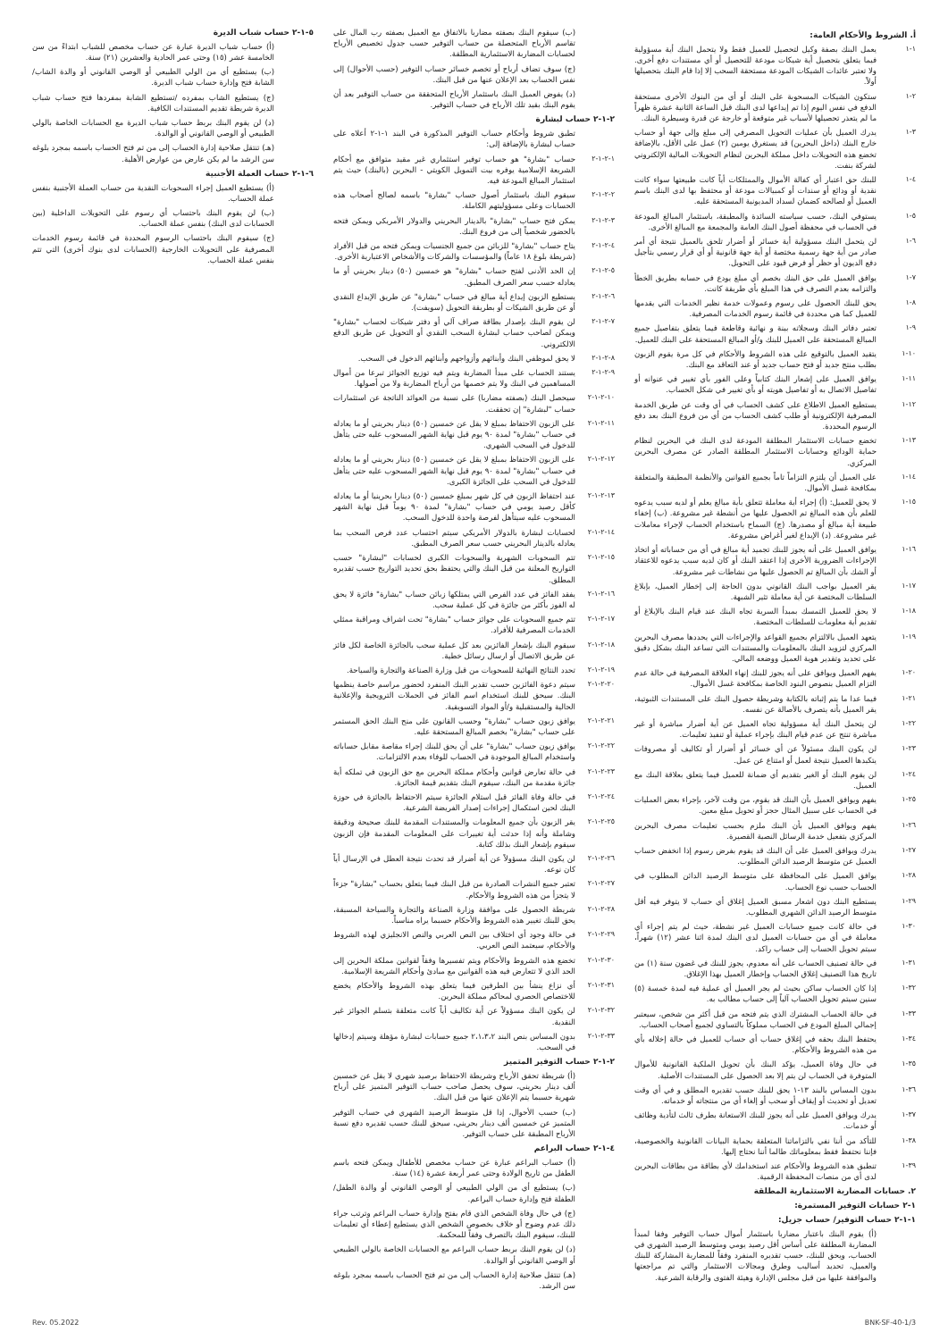أ. الشروط والأحكام العامة:
١-١ يعمل البنك بصفة وكيل لتحصيل للعميل فقط ولا يتحمل البنك أية مسؤولية فيما يتعلق بتحصيل أية شيكات مودعة للتحصيل أو أي مستندات دفع أخرى. ولا تعتبر عائدات الشيكات المودعة مستحقة السحب إلا إذا قام البنك بتحصيلها أولاً.
٢-١ ستكون الشيكات المسحوبة على البنك أو أي من البنوك الأخرى مستحقة الدفع في نفس اليوم إذا تم إيداعها لدى البنك قبل الساعة الثانية عشرة ظهراً ما لم يتعذر تحصيلها لأسباب غير متوقعة أو خارجة عن قدرة وسيطرة البنك.
٣-١ يدرك العميل بأن عمليات التحويل المصرفي إلى مبلغ وإلى جهة أو حساب خارج البنك (داخل البحرين) قد يستغرق يومين (٢) عمل على الأقل، بالإضافة تخضع هذه التحويلات داخل مملكة البحرين لنظام التحويلات المالية الإلكتروني لشركة بنفت.
٤-١ للبنك حق اعتبار أي كفالة الأموال والممتلكات أياً كانت طبيعتها سواء كانت نقدية أو ودائع أو سندات أو كمبيالات مودعة أو محتفظ بها لدى البنك باسم العميل أو لصالحه كضمان لسداد المديونية المستحقة عليه.
٥-١ يستوفي البنك، حسب سياسته السائدة والمطبقة، باستثمار المبالغ المودعة في الحساب في محفظة أصول البنك العامة والمجمعة مع المبالغ الأخرى.
٦-١ لن يتحمل البنك مسؤولية أية خسائر أو أضرار تلحق بالعميل نتيجة أي أمر صادر من أية جهة رسمية مختصة أو أية جهة قانونية أو أي قرار رسمي بتأجيل دفع الديون أو حظر أو فرض قيود على التحويل.
٧-١ يوافق العميل على حق البنك بخصم أي مبلغ يودع في حسابه بطريق الخطأ والتزامه بعدم التصرف في هذا المبلغ بأي طريقة كانت.
٨-١ يحق للبنك الحصول على رسوم وعمولات خدمة نظير الخدمات التي يقدمها للعميل كما هي محددة في قائمة رسوم الخدمات المصرفية.
٩-١ تعتبر دفاتر البنك وسجلاته بينة و نهائية وقاطعة فيما يتعلق بتفاصيل جميع المبالغ المستحقة على العميل للبنك و/أو المبالغ المستحقة على البنك للعميل.
١٠-١ يتقيد العميل بالتوقيع على هذه الشروط والأحكام في كل مرة يقوم الزبون بطلب منتج جديد أو فتح حساب جديد أو عند التعاقد مع البنك.
١١-١ يوافق العميل على إشعار البنك كتابياً وعلى الفور بأي تغيير في عنوانه أو تفاصيل الاتصال به أو تفاصيل هويته أو بأي تغيير في شكل الحساب.
١٢-١ يستطيع العميل الاطلاع على كشف الحساب في أي وقت عن طريق الخدمة المصرفية الإلكترونية أو طلب كشف الحساب من أي من فروع البنك بعد دفع الرسوم المحددة.
١٣-١ تخضع حسابات الاستثمار المطلقة المودعة لدى البنك في البحرين لنظام حماية الودائع وحسابات الاستثمار المطلقة الصادر عن مصرف البحرين المركزي.
١٤-١ على العميل أن يلتزم التزاماً تاماً بجميع القوانين والأنظمة المطبقة والمتعلقة بمكافحة غسل الأموال.
١٥-١ لا يحق للعميل: (أ) إجراء أية معاملة تتعلق بأية مبالغ يعلم أو لديه سبب يدعوه للعلم بأن هذه المبالغ تم الحصول عليها من أنشطة غير مشروعة. (ب) إخفاء طبيعة أية مبالغ أو مصدرها. (ج) السماح باستخدام الحساب لإجراء معاملات غير مشروعة. (د) الإيداع لغير أغراض مشروعة.
١٦-١ يوافق العميل على أنه يجوز للبنك تجميد أية مبالغ في أي من حساباته أو اتخاذ الإجراءات الضرورية الأخرى إذا اعتقد البنك أو كان لديه سبب يدعوه للاعتقاد أو الشك بأن المبالغ تم الحصول عليها من نشاطات غير مشروعة.
١٧-١ يقر العميل بواجب البنك القانوني بدون الحاجة إلى إخطار العميل، بإبلاغ السلطات المختصة عن أية معاملة تثير الشبهة.
١٨-١ لا يحق للعميل التمسك بمبدأ السرية تجاه البنك عند قيام البنك بالإبلاغ أو تقديم أية معلومات للسلطات المختصة.
١٩-١ يتعهد العميل بالالتزام بجميع القواعد والإجراءات التي يحددها مصرف البحرين المركزي لتزويد البنك بالمعلومات والمستندات التي تساعد البنك بشكل دقيق على تحديد وتقدير هوية العميل ووضعه المالي.
٢٠-١ يفهم العميل ويوافق على أنه يجوز للبنك إنهاء العلاقة المصرفية في حالة عدم التزام العميل بنصوص البنود الخاصة بمكافحة غسل الأموال.
٢١-١ فيما عدا ما يتم إثباته بالكتابة وشريطة حصول البنك على المستندات الثبوتية، يقر العميل بأنه يتصرف بالأصالة عن نفسه.
٢٢-١ لن يتحمل البنك أية مسؤولية تجاه العميل عن أية أضرار مباشرة أو غير مباشرة تنتج عن عدم قيام البنك بإجراء عملية أو تنفيذ تعليمات.
٢٣-١ لن يكون البنك مسئولاً عن أي خسائر أو أضرار أو تكاليف أو مصروفات يتكبدها العميل نتيجة لعمل أو امتناع عن عمل.
٢٤-١ لن يقوم البنك أو الغير بتقديم أي ضمانة للعميل فيما يتعلق بعلاقة البنك مع العميل.
٢٥-١ يفهم ويوافق العميل بأن البنك قد يقوم، من وقت لآخر، بإجراء بعض العمليات في الحساب على سبيل المثال حجز أو تحويل مبلغ معين.
٢٦-١ يفهم ويوافق العميل بأن البنك ملزم بحسب تعليمات مصرف البحرين المركزي بتفعيل خدمة الرسائل النصية القصيرة.
٢٧-١ يدرك ويوافق العميل على أن البنك قد يقوم بفرض رسوم إذا انخفض حساب العميل عن متوسط الرصيد الدائن المطلوب.
٢٨-١ يوافق العميل على المحافظة على متوسط الرصيد الدائن المطلوب في الحساب حسب نوع الحساب.
٢٩-١ يستطيع البنك دون اشعار مسبق العميل إغلاق أي حساب لا يتوفر فيه أقل متوسط الرصيد الدائن الشهري المطلوب.
٣٠-١ في حالة كانت جميع حسابات العميل غير نشطة، حيث لم يتم إجراء أي معاملة في أي من حسابات العميل لدى البنك لمدة اثنا عشر (١٢) شهراً، سيتم تحويل الحساب إلى حساب راكد.
٣١-١ في حالة تصنيف الحساب على أنه معدوم، يجوز للبنك في غضون سنة (١) من تاريخ هذا التصنيف إغلاق الحساب وإخطار العميل بهذا الإغلاق.
٣٢-١ إذا كان الحساب ساكن بحيث لم يجر العميل أي عملية فيه لمدة خمسة (٥) سنين سيتم تحويل الحساب آلياً إلى حساب مطالب به.
٣٣-١ في حالة الحساب المشترك الذي يتم فتحه من قبل أكثر من شخص، سيعتبر إجمالي المبلغ المودع في الحساب مملوكاً بالتساوي لجميع أصحاب الحساب.
٣٤-١ يحتفظ البنك بحقه في إغلاق حساب أي حساب للعميل في حالة إخلاله بأي من هذه الشروط والأحكام.
٣٥-١ في حال وفاة العميل، يؤكد البنك بأن تحويل الملكية القانونية للأموال المتوفرة في الحساب لن يتم إلا بعد الحصول على المستندات الأصلية.
٣٦-١ بدون المساس بالبند ١٣-١ يحق للبنك حسب تقديره المطلق و في أي وقت تعديل أو تحديث أو إيقاف أو سحب أو إلغاء أي من منتجاته أو خدماته.
٣٧-١ يدرك ويوافق العميل على أنه يجوز للبنك الاستعانة بطرف ثالث لتأدية وظائف أو خدمات.
٣٨-١ للتأكد من أننا نفي بالتزاماتنا المتعلقة بحماية البيانات القانونية والخصوصية، فإننا نحتفظ فقط بمعلوماتك طالما أننا نحتاج إليها.
٣٩-١ تنطبق هذه الشروط والأحكام عند استخدامك لأي بطاقة من بطاقات البحرين لدى أي من منصات المحفظة الرقمية.
٢. حسابات المضاربة الاستثمارية المطلقة
١-٢ حسابات التوفير المستمرة:
١-١-٢ حساب التوفير/ حساب جزيل:
(أ) يقوم البنك باعتبار مضاربا باستثمار أموال حساب التوفير وفقا لمبدأ المضاربة المطلقة على أساس أقل رصيد يومي ومتوسط الرصيد الشهري في الحساب، ويحق للبنك، حسب تقديره المنفرد وفقاً للمضاربة المشاركة للبنك والعميل، تحديد أساليب وطرق ومجالات الاستثمار والتي تم مراجعتها والموافقة عليها من قبل مجلس الإدارة وهيئة الفتوى والرقابة الشرعية.
(ب) سيقوم البنك بصفته مضاربا بالاتفاق مع العميل بصفته رب المال على تقاسم الأرباح المتحصلة من حساب التوفير حسب جدول تخصيص الأرباح لحسابات المضاربة الاستثمارية المطلقة.
(ج) سوف تضاف أرباح أو تخصم خسائر حساب التوفير (حسب الأحوال) إلى نفس الحساب بعد الإعلان عنها من قبل البنك.
(د) يفوض العميل البنك باستثمار الأرباح المتحققة من حساب التوفير بعد أن يقوم البنك بقيد تلك الأرباح في حساب التوفير.
٢-١-٢ حساب لبشارة
تطبق شروط وأحكام حساب التوفير المذكورة في البند ١-١-٢ أعلاه على حساب لبشارة بالإضافة إلى:
١-٢-١-٢ حساب "بشارة" هو حساب توفير استثماري غير مقيد متوافق مع أحكام الشريعة الإسلامية يوفره بيت التمويل الكويتي - البحرين (بالبنك) حيث يتم استثمار المبالغ المودعة فيه.
٢-٢-١-٢ سيقوم البنك باستثمار أصول حساب "بشارة" باسمه لصالح أصحاب هذه الحسابات وعلى مسؤوليتهم الكاملة.
٣-٢-١-٢ يمكن فتح حساب "بشارة" بالدينار البحريني والدولار الأمريكي ويمكن فتحه بالحضور شخصياً إلى من فروع البنك.
٤-٢-١-٢ يتاح حساب "بشارة" للزبائن من جميع الجنسيات ويمكن فتحه من قبل الأفراد (شريطة بلوغ ١٨ عاماً) والمؤسسات والشركات والأشخاص الاعتبارية الأخرى.
٥-٢-١-٢ إن الحد الأدنى لفتح حساب "بشارة" هو خمسين (٥٠) دينار بحريني أو ما يعادله حسب سعر الصرف المطبق.
٦-٢-١-٢ يستطيع الزبون إيداع أية مبالغ في حساب "بشارة" عن طريق الإيداع النقدي أو عن طريق الشيكات أو بطريقة التحويل (سويفت).
٧-٢-١-٢ لن يقوم البنك بإصدار بطاقة صراف آلي أو دفتر شيكات لحساب "بشارة" ويمكن لصاحب حساب لبشارة السحب النقدي أو التحويل عن طريق الدفع الالكتروني.
٨-٢-١-٢ لا يحق لموظفي البنك وأبنائهم وأزواجهم وأبنائهم الدخول في السحب.
٩-٢-١-٢ يستند الحساب على مبدأ المضاربة ويتم فيه توزيع الجوائز تبرعا من أموال المساهمين في البنك ولا يتم خصمها من أرباح المضاربة ولا من أصولها.
١٠-٢-١-٢ سيحصل البنك (بصفته مضاربا) على نسبة من العوائد الناتجة عن استثمارات حساب "لبشارة" إن تحققت.
١١-٢-١-٢ على الزبون الاحتفاظ بمبلغ لا يقل عن خمسين (٥٠) دينار بحريني أو ما يعادله في حساب "بشارة" لمدة ٩٠ يوم قبل نهاية الشهر المسحوب عليه حتى يتأهل للدخول في السحب الشهري.
١٢-٢-١-٢ على الزبون الاحتفاظ بمبلغ لا يقل عن خمسين (٥٠) دينار بحريني أو ما يعادله في حساب "بشارة" لمدة ٩٠ يوم قبل نهاية الشهر المسحوب عليه حتى يتأهل للدخول في السحب على الجائزة الكبرى.
١٣-٢-١-٢ عند احتفاظ الزبون في كل شهر بمبلغ خمسين (٥٠) دينارا بحرينيا أو ما يعادله كأقل رصيد يومي في حساب "بشارة" لمدة ٩٠ يوماً قبل نهاية الشهر المسحوب عليه سيتأهل لفرصة واحدة للدخول السحب.
١٤-٢-١-٢ لحسابات لبشارة بالدولار الأمريكي سيتم احتساب عدد فرص السحب بما يعادله بالدينار البحريني حسب سعر الصرف المطبق.
١٥-٢-١-٢ تتم السحوبات الشهرية والسحوبات الكبرى لحسابات "لبشارة" حسب التواريخ المعلنة من قبل البنك والتي يحتفظ بحق تحديد التواريخ حسب تقديره المطلق.
١٦-٢-١-٢ يفقد الفائز في عدد الفرص التي يمتلكها زبائن حساب "بشارة" فائزة لا يحق له الفوز بأكثر من جائزة في كل عملية سحب.
١٧-٢-١-٢ تتم جميع السحوبات على جوائز حساب "بشارة" تحت اشراف ومراقبة ممثلي الخدمات المصرفية للأفراد.
١٨-٢-١-٢ سيقوم البنك بإشعار الفائزين بعد كل عملية سحب بالجائزة الخاصة لكل فائز عن طريق الاتصال أو ارسال رسائل خطية.
١٩-٢-١-٢ تحدد النتائج النهائية للسحوبات من قبل وزارة الصناعة والتجارة والسياحة.
٢٠-٢-١-٢ سيتم دعوة الفائزين حسب تقدير البنك المنفرد لحضور مراسم خاصة ينظمها البنك. سيحق للبنك استخدام اسم الفائز في الحملات الترويجية والإعلانية الحالية والمستقبلية و/أو المواد التسويقية.
٢١-٢-١-٢ يوافق زبون حساب "بشارة" وحسب القانون على منح البنك الحق المستمر على حساب "بشارة" بخصم المبالغ المستحقة عليه.
٢٢-٢-١-٢ يوافق زبون حساب "بشارة" على أن يحق للبنك إجراء مقاصة مقابل حساباته واستخدام المبالغ الموجودة في الحساب للوفاء بعدم الالتزامات.
٢٣-٢-١-٢ في حالة تعارض قوانين وأحكام مملكة البحرين مع حق الزبون في تملكه أية جائزة مقدمة من البنك، سيقوم البنك بتقديم قيمة الجائزة.
٢٤-٢-١-٢ في حالة وفاة الفائز قبل استلام الجائزة سيتم الاحتفاظ بالجائزة في حوزة البنك لحين استكمال إجراءات إصدار الفريضة الشرعية.
٢٥-٢-١-٢ يقر الزبون بأن جميع المعلومات والمستندات المقدمة للبنك صحيحة ودقيقة وشاملة وأنه إذا حدثت أية تغييرات على المعلومات المقدمة فإن الزبون سيقوم بإشعار البنك بذلك كتابة.
٢٦-٢-١-٢ لن يكون البنك مسؤولاً عن أية أضرار قد تحدث نتيجة العطل في الإرسال أياً كان نوعه.
٢٧-٢-١-٢ تعتبر جميع النشرات الصادرة من قبل البنك فيما يتعلق بحساب "بشارة" جزءاً لا يتجزأ من هذه الشروط والأحكام.
٢٨-٢-١-٢ شريطة الحصول على موافقة وزارة الصناعة والتجارة والسياحة المسبقة، يحق للبنك تغيير هذه الشروط والأحكام حسبما يراه مناسباً.
٢٩-٢-١-٢ في حالة وجود أي اختلاف بين النص العربي والنص الانجليزي لهذه الشروط والأحكام، سيعتمد النص العربي.
٣٠-٢-١-٢ تخضع هذه الشروط والأحكام ويتم تفسيرها وفقاً لقوانين مملكة البحرين إلى الحد الذي لا تتعارض فيه هذه القوانين مع مبادئ وأحكام الشريعة الإسلامية.
٣١-٢-١-٢ أي نزاع ينشأ بين الطرفين فيما يتعلق بهذه الشروط والأحكام يخضع للاختصاص الحصري لمحاكم مملكة البحرين.
٣٢-٢-١-٢ لن يكون البنك مسؤولاً عن أية تكاليف أياً كانت متعلقة بتسلم الجوائز غير النقدية.
٣٣-٢-١-٢ بدون المساس بنص البند ٢،١،٣،٢ جميع حسابات لبشارة مؤهلة وسيتم إدخالها في السحب.
٢-١-٢ حساب التوفير المتميز
(أ) شريطة تحقق الأرباح وشريطة الاحتفاظ برصيد شهري لا يقل عن خمسين ألف دينار بحريني، سوف يحصل صاحب حساب التوفير المتميز على أرباح شهرية حسبما يتم الإعلان عنها من قبل البنك.
(ب) حسب الأحوال، إذا قل متوسط الرصيد الشهري في حساب التوفير المتميز عن خمسين ألف دينار بحريني، سيحق للبنك حسب تقديره دفع نسبة الأرباح المطبقة على حساب التوفير.
٤-١-٢ حساب البراعم
(أ) حساب البراعم عبارة عن حساب مخصص للأطفال ويمكن فتحه باسم الطفل من تاريخ الولادة وحتى عمر أربعة عشرة (١٤) سنة.
(ب) يستطيع أي من الولي الطبيعي أو الوصي القانوني أو والدة الطفل/الطفلة فتح وإدارة حساب البراعم.
(ج) في حال وفاة الشخص الذي قام بفتح وإدارة حساب البراعم وترتب جراء ذلك عدم وضوح أو خلاف بخصوص الشخص الذي يستطيع إعطاء أي تعليمات للبنك، سيقوم البنك بالتصرف وفقاً للمحكمة.
(د) لن يقوم البنك بربط حساب البراعم مع الحسابات الخاصة بالولي الطبيعي أو الوصي القانوني أو الوالدة.
(هـ) تنتقل صلاحية إدارة الحساب إلى من تم فتح الحساب باسمه بمجرد بلوغه سن الرشد.
٥-١-٢ حساب شباب الديرة
(أ) حساب شباب الديرة عبارة عن حساب مخصص للشباب ابتداءً من سن الخامسة عشر (١٥) وحتى عمر الحادية والعشرين (٢١) سنة.
(ب) يستطيع أي من الولي الطبيعي أو الوصي القانوني أو والدة الشاب/الشابة فتح وإدارة حساب شباب الديرة.
(ج) يستطيع الشاب بمفرده /تستطيع الشابة بمفردها فتح حساب شباب الديرة شريطة تقديم المستندات الكافية.
(د) لن يقوم البنك بربط حساب شباب الديرة مع الحسابات الخاصة بالولي الطبيعي أو الوصي القانوني أو الوالدة.
(هـ) تنتقل صلاحية إدارة الحساب إلى من تم فتح الحساب باسمه بمجرد بلوغه سن الرشد ما لم يكن عارض من عوارض الأهلية.
٦-١-٢ حساب العملة الأجنبية
(أ) يستطيع العميل إجراء السحوبات النقدية من حساب العملة الأجنبية بنفس عملة الحساب.
(ب) لن يقوم البنك باحتساب أي رسوم على التحويلات الداخلية (بين الحسابات لدى البنك) بنفس عملة الحساب.
(ج) سيقوم البنك باحتساب الرسوم المحددة في قائمة رسوم الخدمات المصرفية على التحويلات الخارجية (الحسابات لدى بنوك أخرى) التي تتم بنفس عملة الحساب.
Rev. 05.2022 BNK-SF-40-1/3